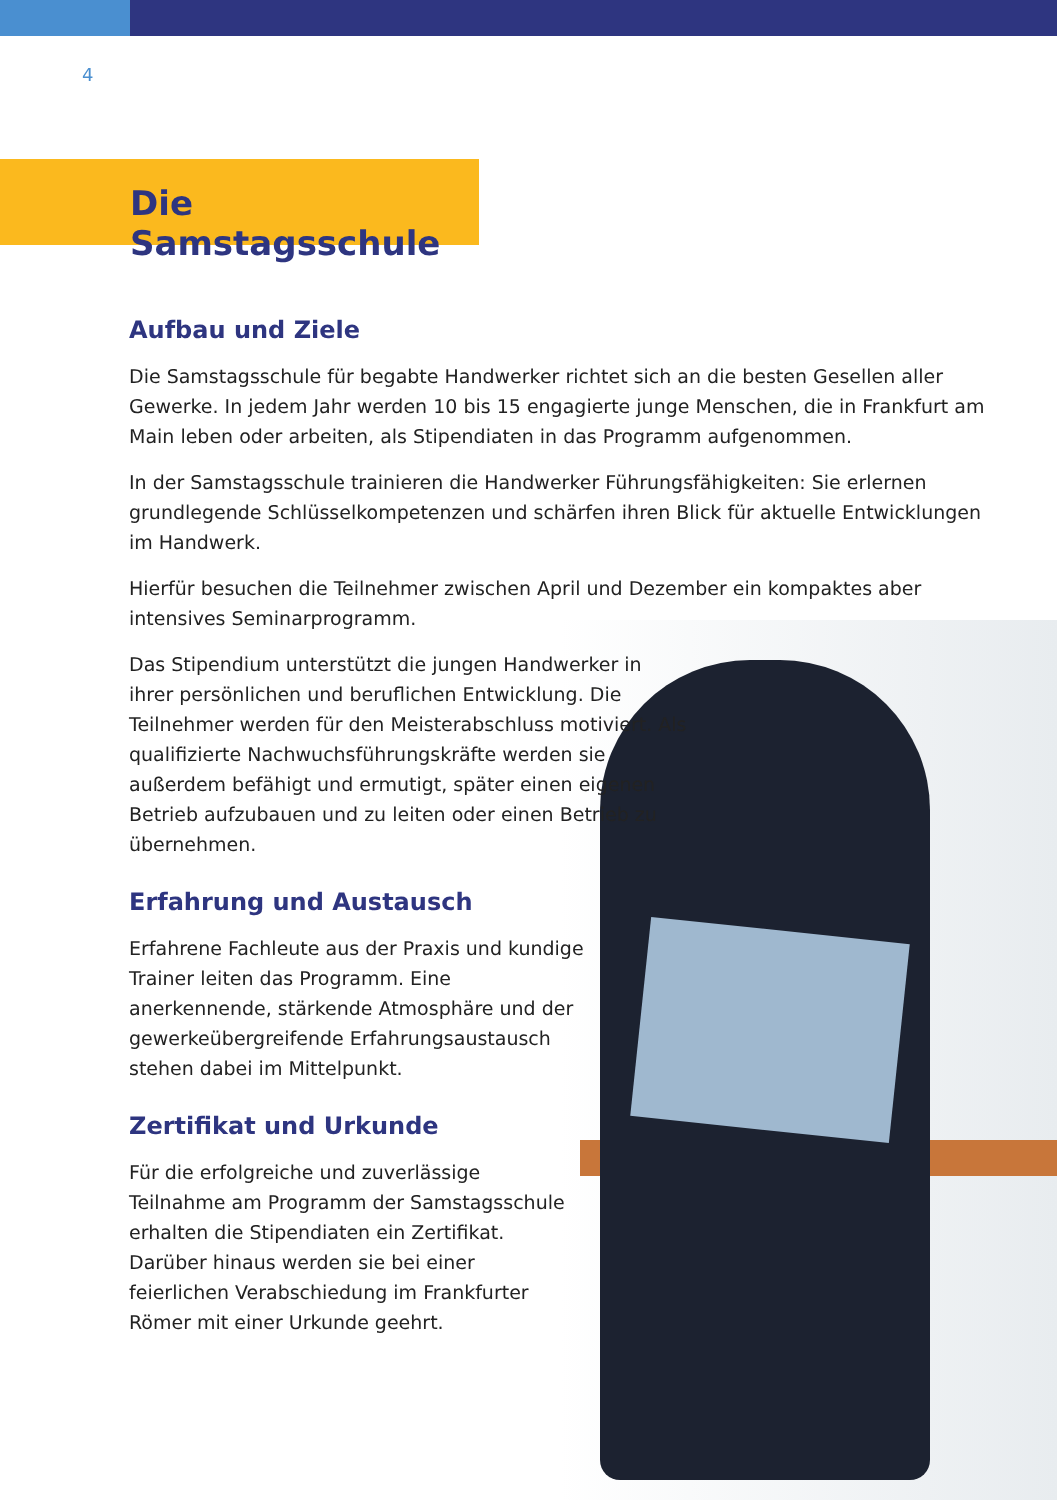4
Die Samstagsschule
Aufbau und Ziele
Die Samstagsschule für begabte Handwerker richtet sich an die besten Gesellen aller Gewerke. In jedem Jahr werden 10 bis 15 engagierte junge Menschen, die in Frankfurt am Main leben oder arbeiten, als Stipendiaten in das Programm aufgenommen.
In der Samstagsschule trainieren die Handwerker Führungsfähigkeiten: Sie erlernen grundlegende Schlüsselkompetenzen und schärfen ihren Blick für aktuelle Entwicklungen im Handwerk.
Hierfür besuchen die Teilnehmer zwischen April und Dezember ein kompaktes aber intensives Seminarprogramm.
Das Stipendium unterstützt die jungen Handwerker in ihrer persönlichen und beruflichen Entwicklung. Die Teilnehmer werden für den Meisterabschluss motiviert. Als qualifizierte Nachwuchsführungskräfte werden sie außerdem befähigt und ermutigt, später einen eigenen Betrieb aufzubauen und zu leiten oder einen Betrieb zu übernehmen.
Erfahrung und Austausch
Erfahrene Fachleute aus der Praxis und kundige Trainer leiten das Programm. Eine anerkennende, stärkende Atmosphäre und der gewerkeübergreifende Erfahrungsaustausch stehen dabei im Mittelpunkt.
Zertifikat und Urkunde
Für die erfolgreiche und zuverlässige Teilnahme am Programm der Samstagsschule erhalten die Stipendiaten ein Zertifikat. Darüber hinaus werden sie bei einer feierlichen Verabschiedung im Frankfurter Römer mit einer Urkunde geehrt.